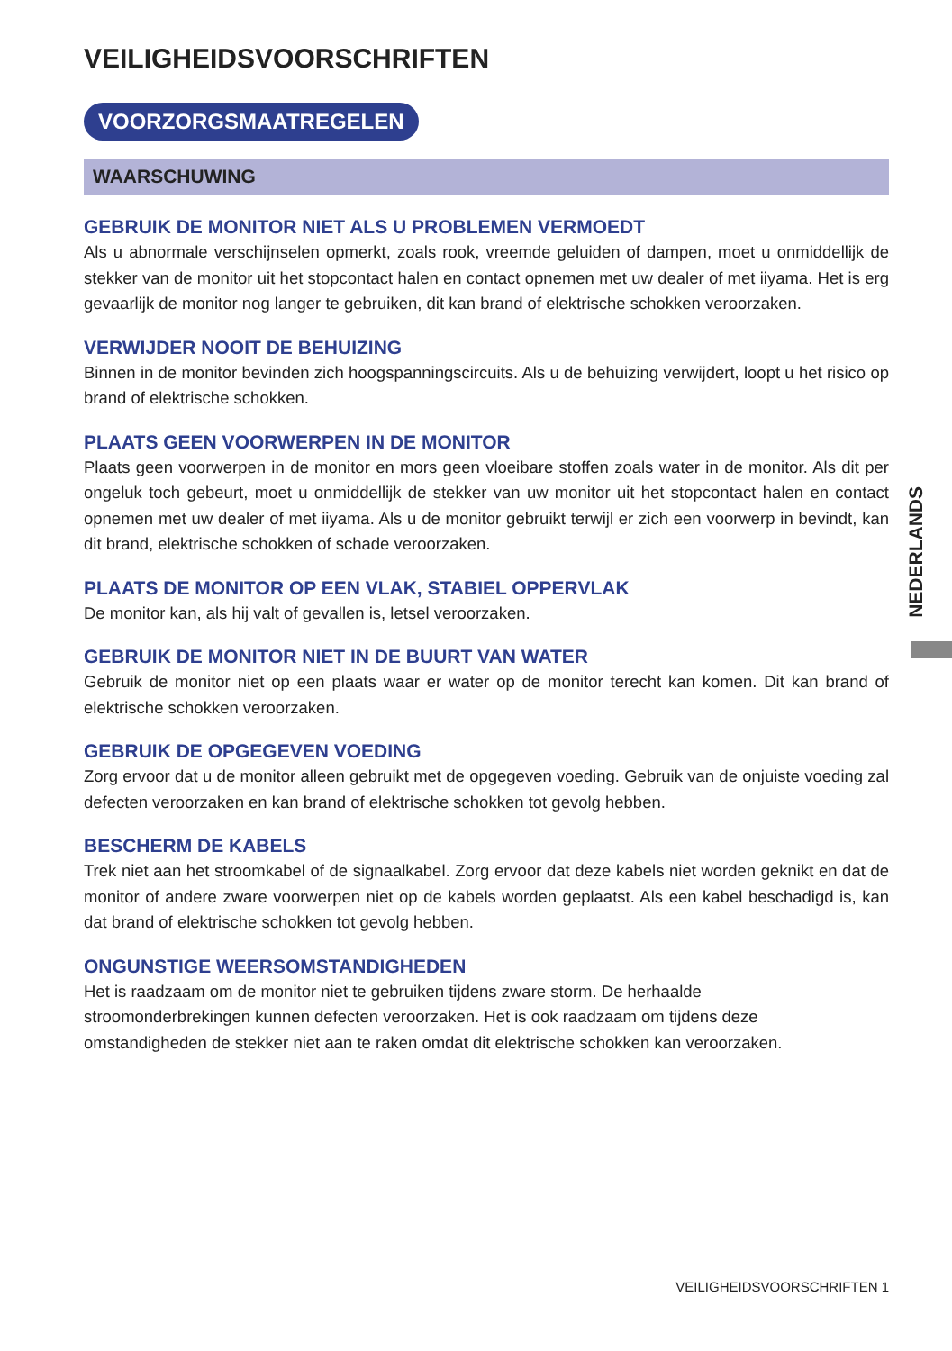NEDERLANDS
VEILIGHEIDSVOORSCHRIFTEN
VOORZORGSMAATREGELEN
WAARSCHUWING
GEBRUIK DE MONITOR NIET ALS U PROBLEMEN VERMOEDT
Als u abnormale verschijnselen opmerkt, zoals rook, vreemde geluiden of dampen, moet u onmiddellijk de stekker van de monitor uit het stopcontact halen en contact opnemen met uw dealer of met iiyama. Het is erg gevaarlijk de monitor nog langer te gebruiken, dit kan brand of elektrische schokken veroorzaken.
VERWIJDER NOOIT DE BEHUIZING
Binnen in de monitor bevinden zich hoogspanningscircuits. Als u de behuizing verwijdert, loopt u het risico op brand of elektrische schokken.
PLAATS GEEN VOORWERPEN IN DE MONITOR
Plaats geen voorwerpen in de monitor en mors geen vloeibare stoffen zoals water in de monitor. Als dit per ongeluk toch gebeurt, moet u onmiddellijk de stekker van uw monitor uit het stopcontact halen en contact opnemen met uw dealer of met iiyama. Als u de monitor gebruikt terwijl er zich een voorwerp in bevindt, kan dit brand, elektrische schokken of schade veroorzaken.
PLAATS DE MONITOR OP EEN VLAK, STABIEL OPPERVLAK
De monitor kan, als hij valt of gevallen is, letsel veroorzaken.
GEBRUIK DE MONITOR NIET IN DE BUURT VAN WATER
Gebruik de monitor niet op een plaats waar er water op de monitor terecht kan komen. Dit kan brand of elektrische schokken veroorzaken.
GEBRUIK DE OPGEGEVEN VOEDING
Zorg ervoor dat u de monitor alleen gebruikt met de opgegeven voeding. Gebruik van de onjuiste voeding zal defecten veroorzaken en kan brand of elektrische schokken tot gevolg hebben.
BESCHERM DE KABELS
Trek niet aan het stroomkabel of de signaalkabel. Zorg ervoor dat deze kabels niet worden geknikt en dat de monitor of andere zware voorwerpen niet op de kabels worden geplaatst. Als een kabel beschadigd is, kan dat brand of elektrische schokken tot gevolg hebben.
ONGUNSTIGE WEERSOMSTANDIGHEDEN
Het is raadzaam om de monitor niet te gebruiken tijdens zware storm. De herhaalde
stroomonderbrekingen kunnen defecten veroorzaken. Het is ook raadzaam om tijdens deze
omstandigheden de stekker niet aan te raken omdat dit elektrische schokken kan veroorzaken.
VEILIGHEIDSVOORSCHRIFTEN 1